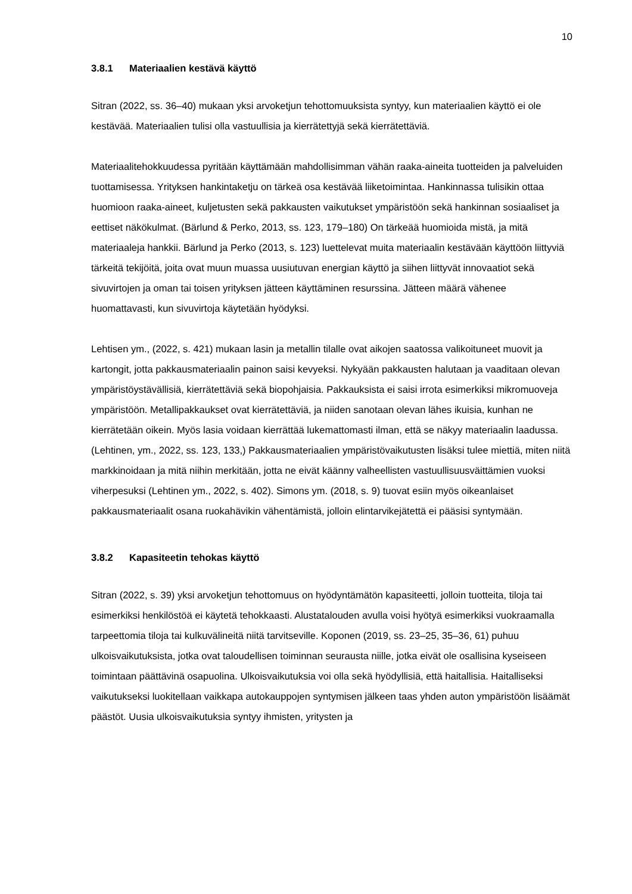10
3.8.1 Materiaalien kestävä käyttö
Sitran (2022, ss. 36–40) mukaan yksi arvoketjun tehottomuuksista syntyy, kun materiaalien käyttö ei ole kestävää. Materiaalien tulisi olla vastuullisia ja kierrätettyjä sekä kierrätettäviä.
Materiaalitehokkuudessa pyritään käyttämään mahdollisimman vähän raaka-aineita tuotteiden ja palveluiden tuottamisessa. Yrityksen hankintaketju on tärkeä osa kestävää liiketoimintaa. Hankinnassa tulisikin ottaa huomioon raaka-aineet, kuljetusten sekä pakkausten vaikutukset ympäristöön sekä hankinnan sosiaaliset ja eettiset näkökulmat. (Bärlund & Perko, 2013, ss. 123, 179–180) On tärkeää huomioida mistä, ja mitä materiaaleja hankkii. Bärlund ja Perko (2013, s. 123) luettelevat muita materiaalin kestävään käyttöön liittyviä tärkeitä tekijöitä, joita ovat muun muassa uusiutuvan energian käyttö ja siihen liittyvät innovaatiot sekä sivuvirtojen ja oman tai toisen yrityksen jätteen käyttäminen resurssina. Jätteen määrä vähenee huomattavasti, kun sivuvirtoja käytetään hyödyksi.
Lehtisen ym., (2022, s. 421) mukaan lasin ja metallin tilalle ovat aikojen saatossa valikoituneet muovit ja kartongit, jotta pakkausmateriaalin painon saisi kevyeksi. Nykyään pakkausten halutaan ja vaaditaan olevan ympäristöystävällisiä, kierrätettäviä sekä biopohjaisia. Pakkauksista ei saisi irrota esimerkiksi mikromuoveja ympäristöön. Metallipakkaukset ovat kierrätettäviä, ja niiden sanotaan olevan lähes ikuisia, kunhan ne kierrätetään oikein. Myös lasia voidaan kierrättää lukemattomasti ilman, että se näkyy materiaalin laadussa. (Lehtinen, ym., 2022, ss. 123, 133,) Pakkausmateriaalien ympäristövaikutusten lisäksi tulee miettiä, miten niitä markkinoidaan ja mitä niihin merkitään, jotta ne eivät käänny valheellisten vastuullisuusväittämien vuoksi viherpesuksi (Lehtinen ym., 2022, s. 402). Simons ym. (2018, s. 9) tuovat esiin myös oikeanlaiset pakkausmateriaalit osana ruokahävikin vähentämistä, jolloin elintarvikejätettä ei pääsisi syntymään.
3.8.2 Kapasiteetin tehokas käyttö
Sitran (2022, s. 39) yksi arvoketjun tehottomuus on hyödyntämätön kapasiteetti, jolloin tuotteita, tiloja tai esimerkiksi henkilöstöä ei käytetä tehokkaasti. Alustatalouden avulla voisi hyötyä esimerkiksi vuokraamalla tarpeettomia tiloja tai kulkuvälineitä niitä tarvitseville. Koponen (2019, ss. 23–25, 35–36, 61) puhuu ulkoisvaikutuksista, jotka ovat taloudellisen toiminnan seurausta niille, jotka eivät ole osallisina kyseiseen toimintaan päättävinä osapuolina. Ulkoisvaikutuksia voi olla sekä hyödyllisiä, että haitallisia. Haitalliseksi vaikutukseksi luokitellaan vaikkapa autokauppojen syntymisen jälkeen taas yhden auton ympäristöön lisäämät päästöt. Uusia ulkoisvaikutuksia syntyy ihmisten, yritysten ja